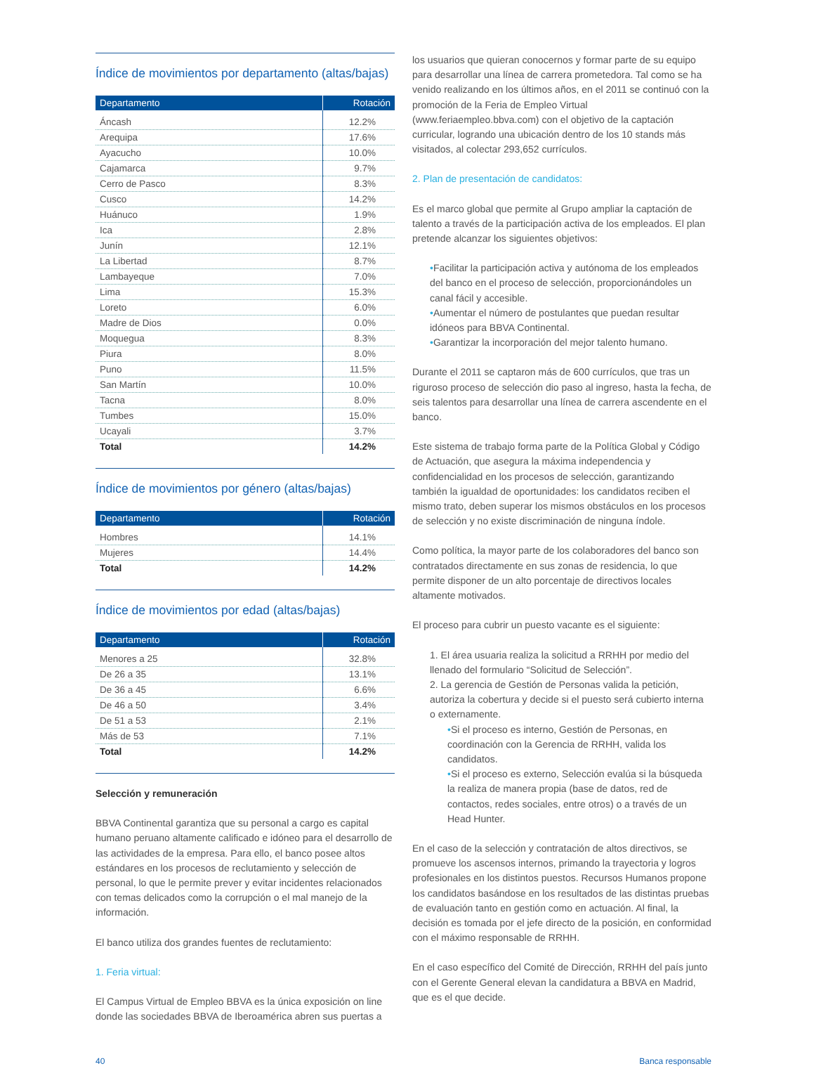Índice de movimientos por departamento (altas/bajas)
| Departamento | Rotación |
| --- | --- |
| Áncash | 12.2% |
| Arequipa | 17.6% |
| Ayacucho | 10.0% |
| Cajamarca | 9.7% |
| Cerro de Pasco | 8.3% |
| Cusco | 14.2% |
| Huánuco | 1.9% |
| Ica | 2.8% |
| Junín | 12.1% |
| La Libertad | 8.7% |
| Lambayeque | 7.0% |
| Lima | 15.3% |
| Loreto | 6.0% |
| Madre de Dios | 0.0% |
| Moquegua | 8.3% |
| Piura | 8.0% |
| Puno | 11.5% |
| San Martín | 10.0% |
| Tacna | 8.0% |
| Tumbes | 15.0% |
| Ucayali | 3.7% |
| Total | 14.2% |
Índice de movimientos por género (altas/bajas)
| Departamento | Rotación |
| --- | --- |
| Hombres | 14.1% |
| Mujeres | 14.4% |
| Total | 14.2% |
Índice de movimientos por edad (altas/bajas)
| Departamento | Rotación |
| --- | --- |
| Menores a 25 | 32.8% |
| De 26 a 35 | 13.1% |
| De 36 a 45 | 6.6% |
| De 46 a 50 | 3.4% |
| De 51 a 53 | 2.1% |
| Más de 53 | 7.1% |
| Total | 14.2% |
Selección y remuneración
BBVA Continental garantiza que su personal a cargo es capital humano peruano altamente calificado e idóneo para el desarrollo de las actividades de la empresa. Para ello, el banco posee altos estándares en los procesos de reclutamiento y selección de personal, lo que le permite prever y evitar incidentes relacionados con temas delicados como la corrupción o el mal manejo de la información.
El banco utiliza dos grandes fuentes de reclutamiento:
1. Feria virtual:
El Campus Virtual de Empleo BBVA es la única exposición on line donde las sociedades BBVA de Iberoamérica abren sus puertas a
los usuarios que quieran conocernos y formar parte de su equipo para desarrollar una línea de carrera prometedora. Tal como se ha venido realizando en los últimos años, en el 2011 se continuó con la promoción de la Feria de Empleo Virtual (www.feriaempleo.bbva.com) con el objetivo de la captación curricular, logrando una ubicación dentro de los 10 stands más visitados, al colectar 293,652 currículos.
2. Plan de presentación de candidatos:
Es el marco global que permite al Grupo ampliar la captación de talento a través de la participación activa de los empleados. El plan pretende alcanzar los siguientes objetivos:
•Facilitar la participación activa y autónoma de los empleados del banco en el proceso de selección, proporcionándoles un canal fácil y accesible.
•Aumentar el número de postulantes que puedan resultar idóneos para BBVA Continental.
•Garantizar la incorporación del mejor talento humano.
Durante el 2011 se captaron más de 600 currículos, que tras un riguroso proceso de selección dio paso al ingreso, hasta la fecha, de seis talentos para desarrollar una línea de carrera ascendente en el banco.
Este sistema de trabajo forma parte de la Política Global y Código de Actuación, que asegura la máxima independencia y confidencialidad en los procesos de selección, garantizando también la igualdad de oportunidades: los candidatos reciben el mismo trato, deben superar los mismos obstáculos en los procesos de selección y no existe discriminación de ninguna índole.
Como política, la mayor parte de los colaboradores del banco son contratados directamente en sus zonas de residencia, lo que permite disponer de un alto porcentaje de directivos locales altamente motivados.
El proceso para cubrir un puesto vacante es el siguiente:
1. El área usuaria realiza la solicitud a RRHH por medio del llenado del formulario “Solicitud de Selección”.
2. La gerencia de Gestión de Personas valida la petición, autoriza la cobertura y decide si el puesto será cubierto interna o externamente.
•Si el proceso es interno, Gestión de Personas, en coordinación con la Gerencia de RRHH, valida los candidatos.
•Si el proceso es externo, Selección evalúa si la búsqueda la realiza de manera propia (base de datos, red de contactos, redes sociales, entre otros) o a través de un Head Hunter.
En el caso de la selección y contratación de altos directivos, se promueve los ascensos internos, primando la trayectoria y logros profesionales en los distintos puestos. Recursos Humanos propone los candidatos basándose en los resultados de las distintas pruebas de evaluación tanto en gestión como en actuación. Al final, la decisión es tomada por el jefe directo de la posición, en conformidad con el máximo responsable de RRHH.
En el caso específico del Comité de Dirección, RRHH del país junto con el Gerente General elevan la candidatura a BBVA en Madrid, que es el que decide.
40 Banca responsable